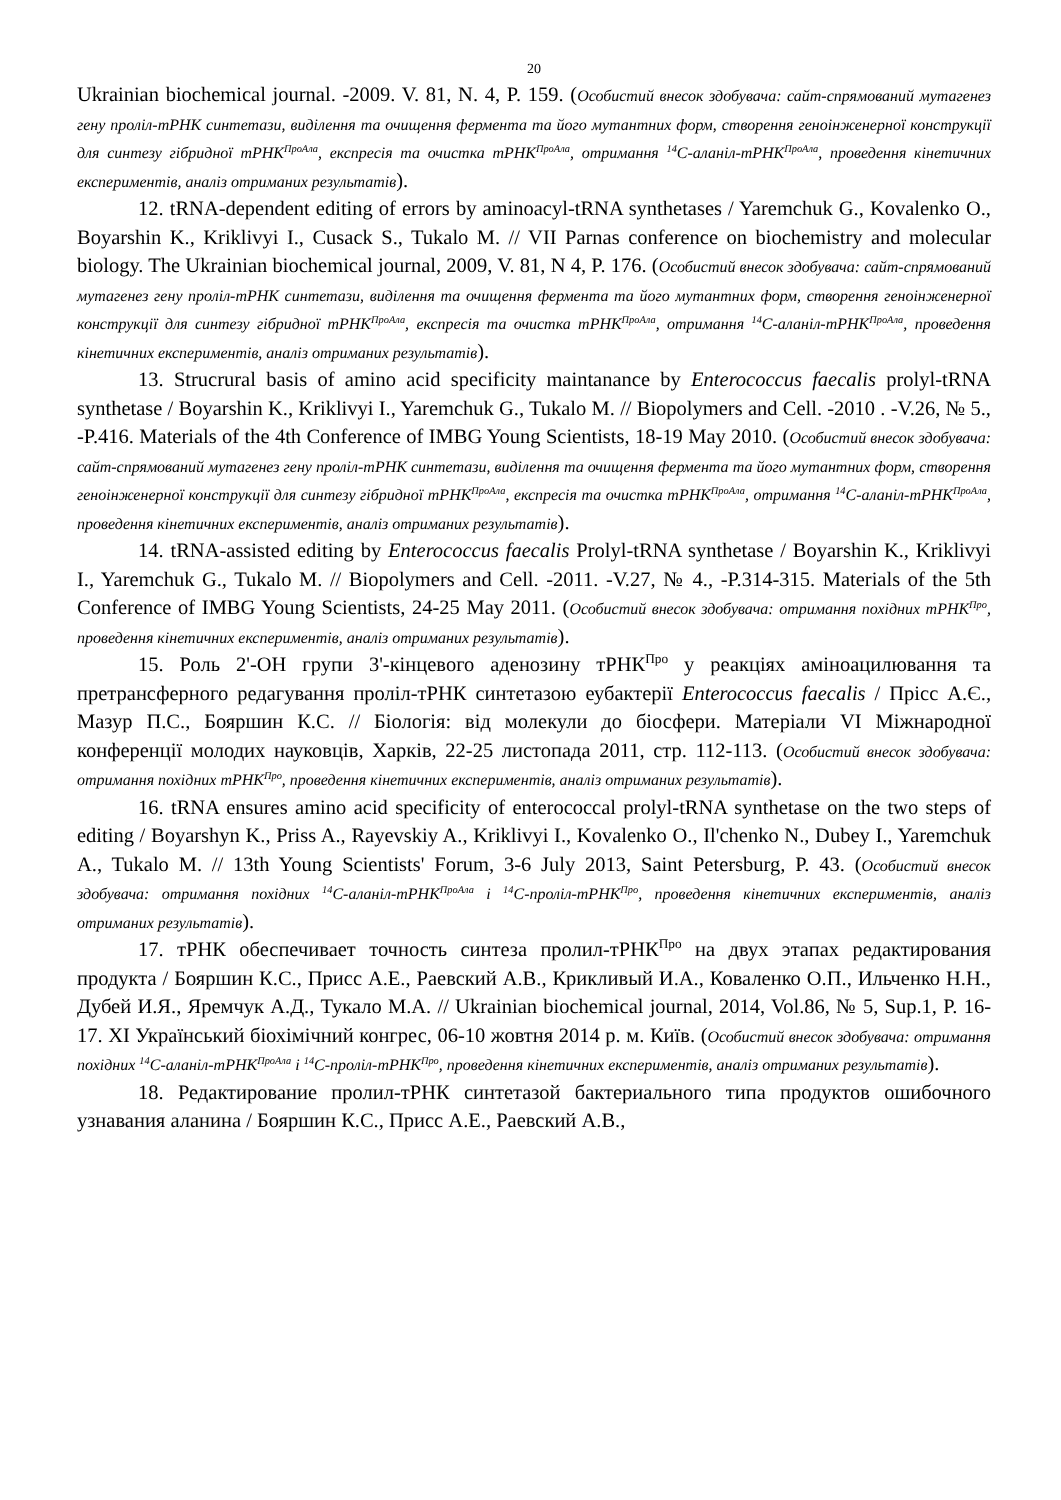20
Ukrainian biochemical journal. -2009. V. 81, N. 4, P. 159. (Особистий внесок здобувача: сайт-спрямований мутагенез гену проліл-тРНК синтетази, виділення та очищення фермента та його мутантних форм, створення геноінженерної конструкції для синтезу гібридної тРНК<sup>ПроАла</sup>, експресія та очистка тРНК<sup>ПроАла</sup>, отримання <sup>14</sup>С-аланіл-тРНК<sup>ПроАла</sup>, проведення кінетичних експериментів, аналіз отриманих результатів).
12. tRNA-dependent editing of errors by aminoacyl-tRNA synthetases / Yaremchuk G., Kovalenko O., Boyarshin K., Kriklivyi I., Cusack S., Tukalo M. // VII Parnas conference on biochemistry and molecular biology. The Ukrainian biochemical journal, 2009, V. 81, N 4, P. 176. (Особистий внесок здобувача: сайт-спрямований мутагенез гену проліл-тРНК синтетази, виділення та очищення фермента та його мутантних форм, створення геноінженерної конструкції для синтезу гібридної тРНК<sup>ПроАла</sup>, експресія та очистка тРНК<sup>ПроАла</sup>, отримання <sup>14</sup>С-аланіл-тРНК<sup>ПроАла</sup>, проведення кінетичних експериментів, аналіз отриманих результатів).
13. Strucrural basis of amino acid specificity maintanance by Enterococcus faecalis prolyl-tRNA synthetase / Boyarshin K., Kriklivyi I., Yaremchuk G., Tukalo M. // Biopolymers and Cell. -2010 . -V.26, № 5., -P.416. Materials of the 4th Conference of IMBG Young Scientists, 18-19 May 2010. (Особистий внесок здобувача: сайт-спрямований мутагенез гену проліл-тРНК синтетази, виділення та очищення фермента та його мутантних форм, створення геноінженерної конструкції для синтезу гібридної тРНК<sup>ПроАла</sup>, експресія та очистка тРНК<sup>ПроАла</sup>, отримання <sup>14</sup>С-аланіл-тРНК<sup>ПроАла</sup>, проведення кінетичних експериментів, аналіз отриманих результатів).
14. tRNA-assisted editing by Enterococcus faecalis Prolyl-tRNA synthetase / Boyarshin K., Kriklivyi I., Yaremchuk G., Tukalo M. // Biopolymers and Cell. -2011. -V.27, № 4., -P.314-315. Materials of the 5th Conference of IMBG Young Scientists, 24-25 May 2011. (Особистий внесок здобувача: отримання похідних тРНК<sup>Про</sup>, проведення кінетичних експериментів, аналіз отриманих результатів).
15. Роль 2'-ОН групи 3'-кінцевого аденозину тРНК<sup>Про</sup> у реакціях аміноацилювання та претрансферного редагування проліл-тРНК синтетазою еубактерії Enterococcus faecalis / Прісс А.Є., Мазур П.С., Бояршин К.С. // Біологія: від молекули до біосфери. Матеріали VI Міжнародної конференції молодих науковців, Харків, 22-25 листопада 2011, стр. 112-113. (Особистий внесок здобувача: отримання похідних тРНК<sup>Про</sup>, проведення кінетичних експериментів, аналіз отриманих результатів).
16. tRNA ensures amino acid specificity of enterococcal prolyl-tRNA synthetase on the two steps of editing / Boyarshyn K., Priss A., Rayevskiy A., Kriklivyi I., Kovalenko O., Il'chenko N., Dubey I., Yaremchuk A., Tukalo M. // 13th Young Scientists' Forum, 3-6 July 2013, Saint Petersburg, P. 43. (Особистий внесок здобувача: отримання похідних <sup>14</sup>С-аланіл-тРНК<sup>ПроАла</sup> і <sup>14</sup>С-проліл-тРНК<sup>Про</sup>, проведення кінетичних експериментів, аналіз отриманих результатів).
17. тРНК обеспечивает точность синтеза пролил-тРНК<sup>Про</sup> на двух этапах редактирования продукта / Бояршин К.С., Присс А.Е., Раевский А.В., Крикливый И.А., Коваленко О.П., Ильченко Н.Н., Дубей И.Я., Яремчук А.Д., Тукало М.А. // Ukrainian biochemical journal, 2014, Vol.86, № 5, Sup.1, P. 16-17. XI Український біохімічний конгрес, 06-10 жовтня 2014 р. м. Київ. (Особистий внесок здобувача: отримання похідних <sup>14</sup>С-аланіл-тРНК<sup>ПроАла</sup> і <sup>14</sup>С-проліл-тРНК<sup>Про</sup>, проведення кінетичних експериментів, аналіз отриманих результатів).
18. Редактирование пролил-тРНК синтетазой бактериального типа продуктов ошибочного узнавания аланина / Бояршин К.С., Присс А.Е., Раевский А.В.,